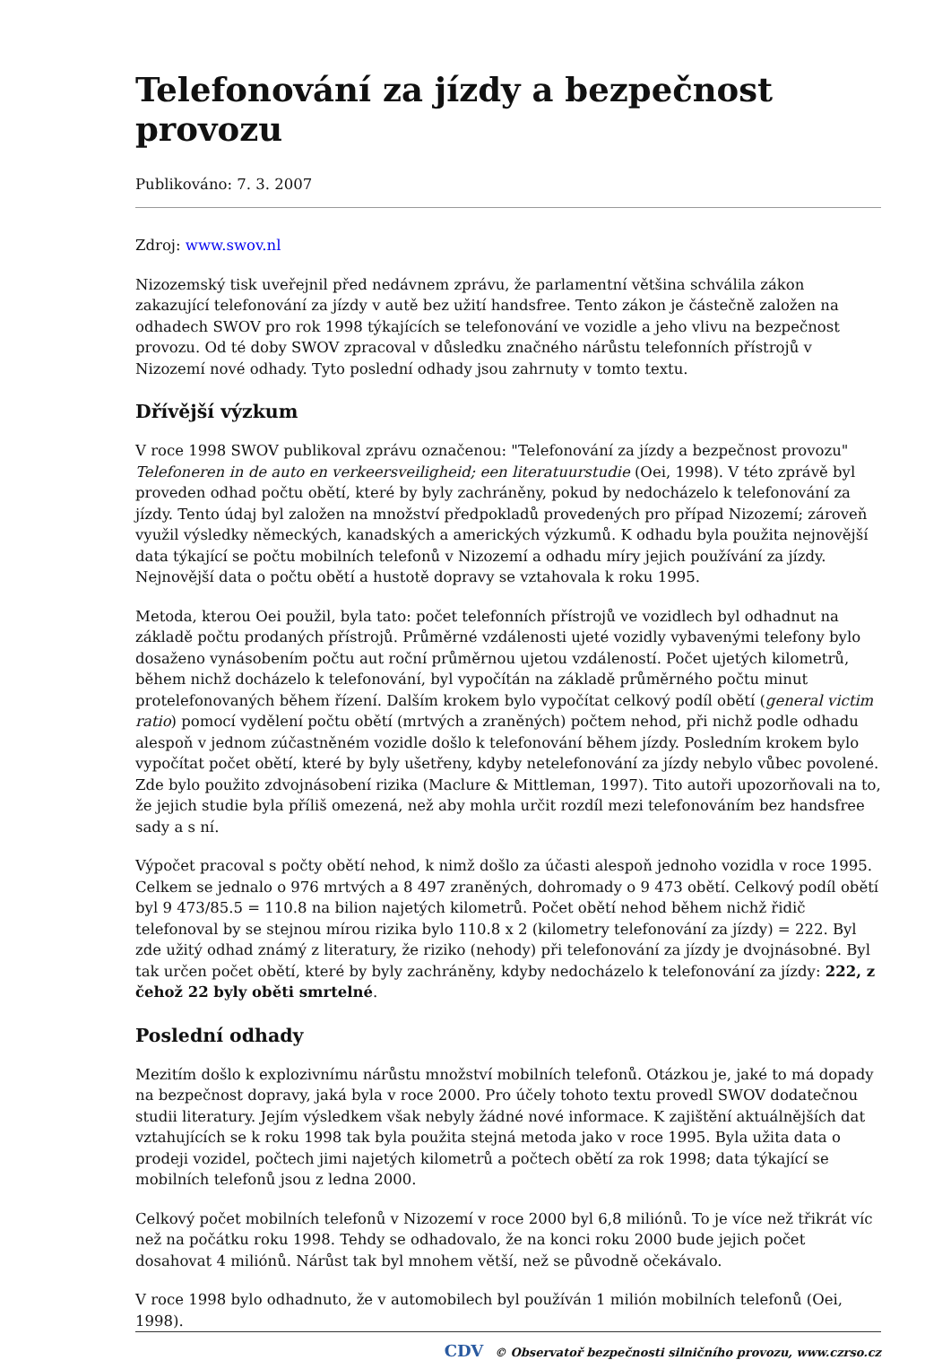Telefonování za jízdy a bezpečnost provozu
Publikováno: 7. 3. 2007
Zdroj: www.swov.nl
Nizozemský tisk uveřejnil před nedávnem zprávu, že parlamentní většina schválila zákon zakazující telefonování za jízdy v autě bez užití handsfree. Tento zákon je částečně založen na odhadech SWOV pro rok 1998 týkajících se telefonování ve vozidle a jeho vlivu na bezpečnost provozu. Od té doby SWOV zpracoval v důsledku značného nárůstu telefonních přístrojů v Nizozemí nové odhady. Tyto poslední odhady jsou zahrnuty v tomto textu.
Dřívější výzkum
V roce 1998 SWOV publikoval zprávu označenou: "Telefonování za jízdy a bezpečnost provozu" Telefoneren in de auto en verkeersveiligheid; een literatuurstudie (Oei, 1998). V této zprávě byl proveden odhad počtu obětí, které by byly zachráněny, pokud by nedocházelo k telefonování za jízdy. Tento údaj byl založen na množství předpokladů provedených pro případ Nizozemí; zároveň využil výsledky německých, kanadských a amerických výzkumů. K odhadu byla použita nejnovější data týkající se počtu mobilních telefonů v Nizozemí a odhadu míry jejich používání za jízdy. Nejnovější data o počtu obětí a hustotě dopravy se vztahovala k roku 1995.
Metoda, kterou Oei použil, byla tato: počet telefonních přístrojů ve vozidlech byl odhadnut na základě počtu prodaných přístrojů. Průměrné vzdálenosti ujeté vozidly vybavenými telefony bylo dosaženo vynásobením počtu aut roční průměrnou ujetou vzdáleností. Počet ujetých kilometrů, během nichž docházelo k telefonování, byl vypočítán na základě průměrného počtu minut protelefonovaných během řízení. Dalším krokem bylo vypočítat celkový podíl obětí (general victim ratio) pomocí vydělení počtu obětí (mrtvých a zraněných) počtem nehod, při nichž podle odhadu alespoň v jednom zúčastněném vozidle došlo k telefonování během jízdy. Posledním krokem bylo vypočítat počet obětí, které by byly ušetřeny, kdyby netelefonování za jízdy nebylo vůbec povolené. Zde bylo použito zdvojnásobení rizika (Maclure & Mittleman, 1997). Tito autoři upozorňovali na to, že jejich studie byla příliš omezená, než aby mohla určit rozdíl mezi telefonováním bez handsfree sady a s ní.
Výpočet pracoval s počty obětí nehod, k nimž došlo za účasti alespoň jednoho vozidla v roce 1995. Celkem se jednalo o 976 mrtvých a 8 497 zraněných, dohromady o 9 473 obětí. Celkový podíl obětí byl 9 473/85.5 = 110.8 na bilion najetých kilometrů. Počet obětí nehod během nichž řidič telefonoval by se stejnou mírou rizika bylo 110.8 x 2 (kilometry telefonování za jízdy) = 222. Byl zde užitý odhad známý z literatury, že riziko (nehody) při telefonování za jízdy je dvojnásobné. Byl tak určen počet obětí, které by byly zachráněny, kdyby nedocházelo k telefonování za jízdy: 222, z čehož 22 byly oběti smrtelné.
Poslední odhady
Mezitím došlo k explozivnímu nárůstu množství mobilních telefonů. Otázkou je, jaké to má dopady na bezpečnost dopravy, jaká byla v roce 2000. Pro účely tohoto textu provedl SWOV dodatečnou studii literatury. Jejím výsledkem však nebyly žádné nové informace. K zajištění aktuálnějších dat vztahujících se k roku 1998 tak byla použita stejná metoda jako v roce 1995. Byla užita data o prodeji vozidel, počtech jimi najetých kilometrů a počtech obětí za rok 1998; data týkající se mobilních telefonů jsou z ledna 2000.
Celkový počet mobilních telefonů v Nizozemí v roce 2000 byl 6,8 miliónů. To je více než třikrát víc než na počátku roku 1998. Tehdy se odhadovalo, že na konci roku 2000 bude jejich počet dosahovat 4 miliónů. Nárůst tak byl mnohem větší, než se původně očekávalo.
V roce 1998 bylo odhadnuto, že v automobilech byl používán 1 milión mobilních telefonů (Oei, 1998).
CDV © Observatoř bezpečnosti silničního provozu, www.czrso.cz